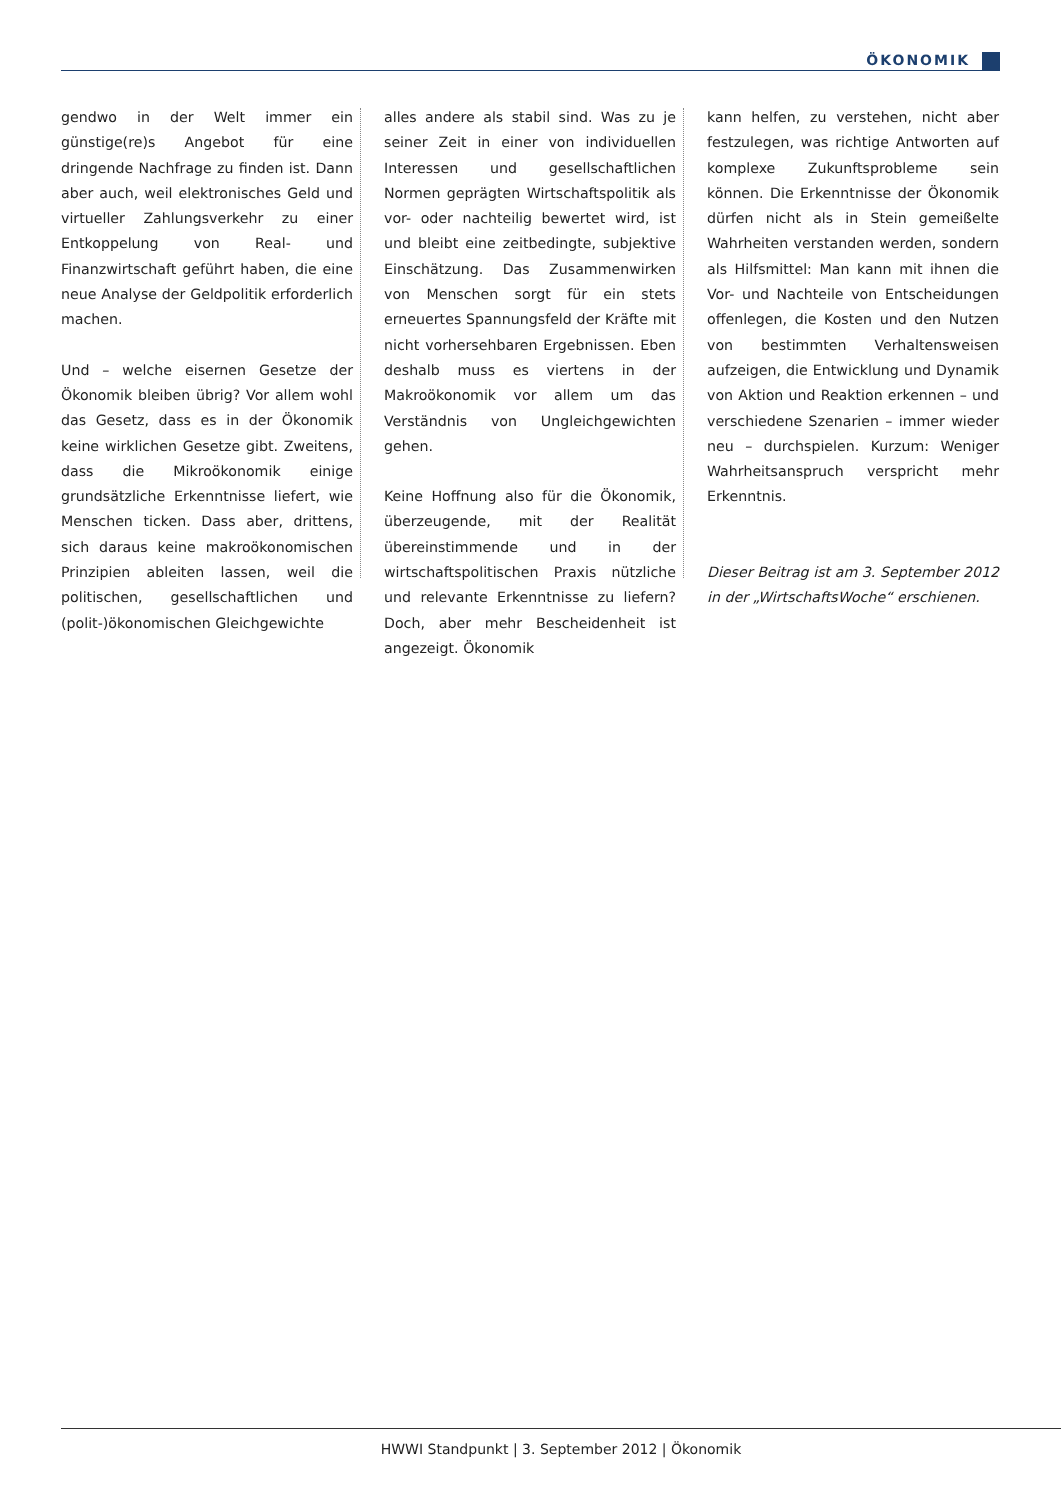ÖKONOMIK
gendwo in der Welt immer ein günstige(re)s Angebot für eine dringende Nachfrage zu finden ist. Dann aber auch, weil elektronisches Geld und virtueller Zahlungsverkehr zu einer Entkoppelung von Real- und Finanzwirtschaft geführt haben, die eine neue Analyse der Geldpolitik erforderlich machen.
Und – welche eisernen Gesetze der Ökonomik bleiben übrig? Vor allem wohl das Gesetz, dass es in der Ökonomik keine wirklichen Gesetze gibt. Zweitens, dass die Mikroökonomik einige grundsätzliche Erkenntnisse liefert, wie Menschen ticken. Dass aber, drittens, sich daraus keine makroökonomischen Prinzipien ableiten lassen, weil die politischen, gesellschaftlichen und (polit-)ökonomischen Gleichgewichte
alles andere als stabil sind. Was zu je seiner Zeit in einer von individuellen Interessen und gesellschaftlichen Normen geprägten Wirtschaftspolitik als vor- oder nachteilig bewertet wird, ist und bleibt eine zeitbedingte, subjektive Einschätzung. Das Zusammenwirken von Menschen sorgt für ein stets erneuertes Spannungsfeld der Kräfte mit nicht vorhersehbaren Ergebnissen. Eben deshalb muss es viertens in der Makroökonomik vor allem um das Verständnis von Ungleichgewichten gehen.
Keine Hoffnung also für die Ökonomik, überzeugende, mit der Realität übereinstimmende und in der wirtschaftspolitischen Praxis nützliche und relevante Erkenntnisse zu liefern? Doch, aber mehr Bescheidenheit ist angezeigt. Ökonomik
kann helfen, zu verstehen, nicht aber festzulegen, was richtige Antworten auf komplexe Zukunftsprobleme sein können. Die Erkenntnisse der Ökonomik dürfen nicht als in Stein gemeißelte Wahrheiten verstanden werden, sondern als Hilfsmittel: Man kann mit ihnen die Vor- und Nachteile von Entscheidungen offenlegen, die Kosten und den Nutzen von bestimmten Verhaltensweisen aufzeigen, die Entwicklung und Dynamik von Aktion und Reaktion erkennen – und verschiedene Szenarien – immer wieder neu – durchspielen. Kurzum: Weniger Wahrheitsanspruch verspricht mehr Erkenntnis.
Dieser Beitrag ist am 3. September 2012 in der „WirtschaftsWoche“ erschienen.
HWWI Standpunkt | 3. September 2012 | Ökonomik